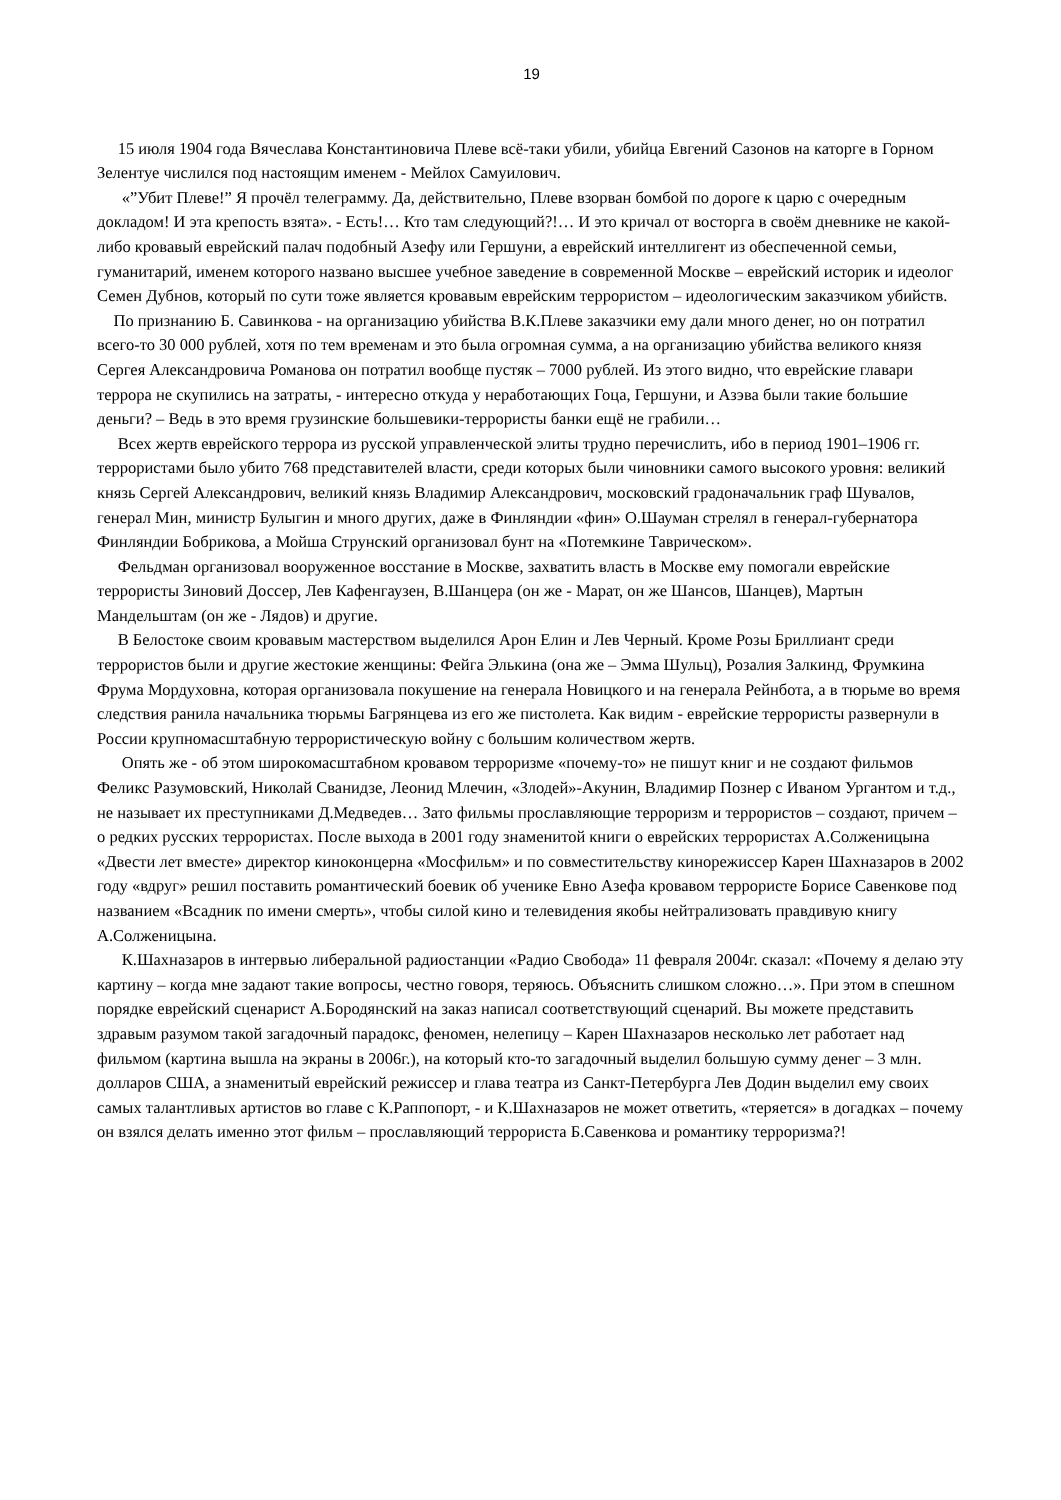19
15 июля 1904 года Вячеслава Константиновича Плеве всё-таки убили, убийца Евгений Сазонов на каторге в Горном Зелентуе числился под настоящим именем - Мейлох Самуилович.
«”Убит Плеве!” Я прочёл телеграмму. Да, действительно, Плеве взорван бомбой по дороге к царю с очередным докладом! И эта крепость взята». - Есть!… Кто там следующий?!… И это кричал от восторга в своём дневнике не какой-либо кровавый еврейский палач подобный Азефу или Гершуни, а еврейский интеллигент из обеспеченной семьи, гуманитарий, именем которого названо высшее учебное заведение в современной Москве – еврейский историк и идеолог Семен Дубнов, который по сути тоже является кровавым еврейским террористом – идеологическим заказчиком убийств.
По признанию Б. Савинкова - на организацию убийства В.К.Плеве заказчики ему дали много денег, но он потратил всего-то 30 000 рублей, хотя по тем временам и это была огромная сумма, а на организацию убийства великого князя Сергея Александровича Романова он потратил вообще пустяк – 7000 рублей. Из этого видно, что еврейские главари террора не скупились на затраты, - интересно откуда у неработающих Гоца, Гершуни, и Азэва были такие большие деньги? – Ведь в это время грузинские большевики-террористы банки ещё не грабили…
Всех жертв еврейского террора из русской управленческой элиты трудно перечислить, ибо в период 1901–1906 гг. террористами было убито 768 представителей власти, среди которых были чиновники самого высокого уровня: великий князь Сергей Александрович, великий князь Владимир Александрович, московский градоначальник граф Шувалов, генерал Мин, министр Булыгин и много других, даже в Финляндии «фин» О.Шауман стрелял в генерал-губернатора Финляндии Бобрикова, а Мойша Струнский организовал бунт на «Потемкине Таврическом».
Фельдман организовал вооруженное восстание в Москве, захватить власть в Москве ему помогали еврейские террористы Зиновий Доссер, Лев Кафенгаузен, В.Шанцера (он же - Марат, он же Шансов, Шанцев), Мартын Мандельштам (он же - Лядов) и другие.
В Белостоке своим кровавым мастерством выделился Арон Елин и Лев Черный. Кроме Розы Бриллиант среди террористов были и другие жестокие женщины: Фейга Элькина (она же – Эмма Шульц), Розалия Залкинд, Фрумкина Фрума Мордуховна, которая организовала покушение на генерала Новицкого и на генерала Рейнбота, а в тюрьме во время следствия ранила начальника тюрьмы Багрянцева из его же пистолета. Как видим - еврейские террористы развернули в России крупномасштабную террористическую войну с большим количеством жертв.
Опять же - об этом широкомасштабном кровавом терроризме «почему-то» не пишут книг и не создают фильмов Феликс Разумовский, Николай Сванидзе, Леонид Млечин, «Злодей»-Акунин, Владимир Познер с Иваном Ургантом и т.д., не называет их преступниками Д.Медведев… Зато фильмы прославляющие терроризм и террористов – создают, причем – о редких русских террористах. После выхода в 2001 году знаменитой книги о еврейских террористах А.Солженицына «Двести лет вместе» директор киноконцерна «Мосфильм» и по совместительству кинорежиссер Карен Шахназаров в 2002 году «вдруг» решил поставить романтический боевик об ученике Евно Азефа кровавом террористе Борисе Савенкове под названием «Всадник по имени смерть», чтобы силой кино и телевидения якобы нейтрализовать правдивую книгу А.Солженицына.
К.Шахназаров в интервью либеральной радиостанции «Радио Свобода» 11 февраля 2004г. сказал: «Почему я делаю эту картину – когда мне задают такие вопросы, честно говоря, теряюсь. Объяснить слишком сложно…». При этом в спешном порядке еврейский сценарист А.Бородянский на заказ написал соответствующий сценарий. Вы можете представить здравым разумом такой загадочный парадокс, феномен, нелепицу – Карен Шахназаров несколько лет работает над фильмом (картина вышла на экраны в 2006г.), на который кто-то загадочный выделил большую сумму денег – 3 млн. долларов США, а знаменитый еврейский режиссер и глава театра из Санкт-Петербурга Лев Додин выделил ему своих самых талантливых артистов во главе с К.Раппопорт, - и К.Шахназаров не может ответить, «теряется» в догадках – почему он взялся делать именно этот фильм – прославляющий террориста Б.Савенкова и романтику терроризма?!